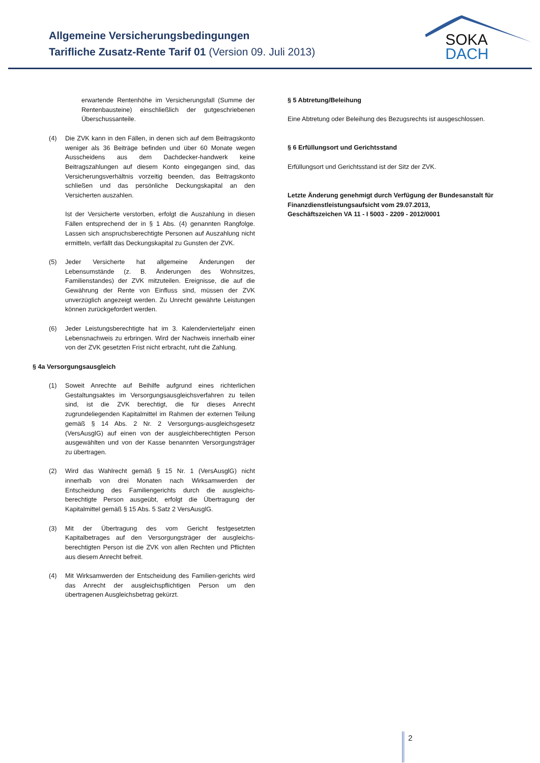Allgemeine Versicherungsbedingungen
Tarifliche Zusatz-Rente Tarif 01 (Version 09. Juli 2013)
SOKA
DACH
erwartende Rentenhöhe im Versicherungsfall (Summe der Rentenbausteine) einschließlich der gutgeschriebenen Überschussanteile.
(4) Die ZVK kann in den Fällen, in denen sich auf dem Beitragskonto weniger als 36 Beiträge befinden und über 60 Monate wegen Ausscheidens aus dem Dachdecker-handwerk keine Beitragszahlungen auf diesem Konto eingegangen sind, das Versicherungsverhältnis vorzeitig beenden, das Beitragskonto schließen und das persönliche Deckungskapital an den Versicherten auszahlen.
Ist der Versicherte verstorben, erfolgt die Auszahlung in diesen Fällen entsprechend der in § 1 Abs. (4) genannten Rangfolge. Lassen sich anspruchsberechtigte Personen auf Auszahlung nicht ermitteln, verfällt das Deckungskapital zu Gunsten der ZVK.
(5) Jeder Versicherte hat allgemeine Änderungen der Lebensumstände (z. B. Änderungen des Wohnsitzes, Familienstandes) der ZVK mitzuteilen. Ereignisse, die auf die Gewährung der Rente von Einfluss sind, müssen der ZVK unverzüglich angezeigt werden. Zu Unrecht gewährte Leistungen können zurückgefordert werden.
(6) Jeder Leistungsberechtigte hat im 3. Kalendervierteljahr einen Lebensnachweis zu erbringen. Wird der Nachweis innerhalb einer von der ZVK gesetzten Frist nicht erbracht, ruht die Zahlung.
§ 4a Versorgungsausgleich
(1) Soweit Anrechte auf Beihilfe aufgrund eines richterlichen Gestaltungsaktes im Versorgungsausgleichsverfahren zu teilen sind, ist die ZVK berechtigt, die für dieses Anrecht zugrundeliegenden Kapitalmittel im Rahmen der externen Teilung gemäß § 14 Abs. 2 Nr. 2 Versorgungs-ausgleichsgesetz (VersAusglG) auf einen von der ausgleichberechtigten Person ausgewählten und von der Kasse benannten Versorgungsträger zu übertragen.
(2) Wird das Wahlrecht gemäß § 15 Nr. 1 (VersAusglG) nicht innerhalb von drei Monaten nach Wirksamwerden der Entscheidung des Familiengerichts durch die ausgleichs-berechtigte Person ausgeübt, erfolgt die Übertragung der Kapitalmittel gemäß § 15 Abs. 5 Satz 2 VersAusglG.
(3) Mit der Übertragung des vom Gericht festgesetzten Kapitalbetrages auf den Versorgungsträger der ausgleichs-berechtigten Person ist die ZVK von allen Rechten und Pflichten aus diesem Anrecht befreit.
(4) Mit Wirksamwerden der Entscheidung des Familien-gerichts wird das Anrecht der ausgleichspflichtigen Person um den übertragenen Ausgleichsbetrag gekürzt.
§ 5 Abtretung/Beleihung
Eine Abtretung oder Beleihung des Bezugsrechts ist ausgeschlossen.
§ 6 Erfüllungsort und Gerichtsstand
Erfüllungsort und Gerichtsstand ist der Sitz der ZVK.
Letzte Änderung genehmigt durch Verfügung der Bundesanstalt für Finanzdienstleistungsaufsicht vom 29.07.2013,
Geschäftszeichen VA 11 - I 5003 - 2209 - 2012/0001
2